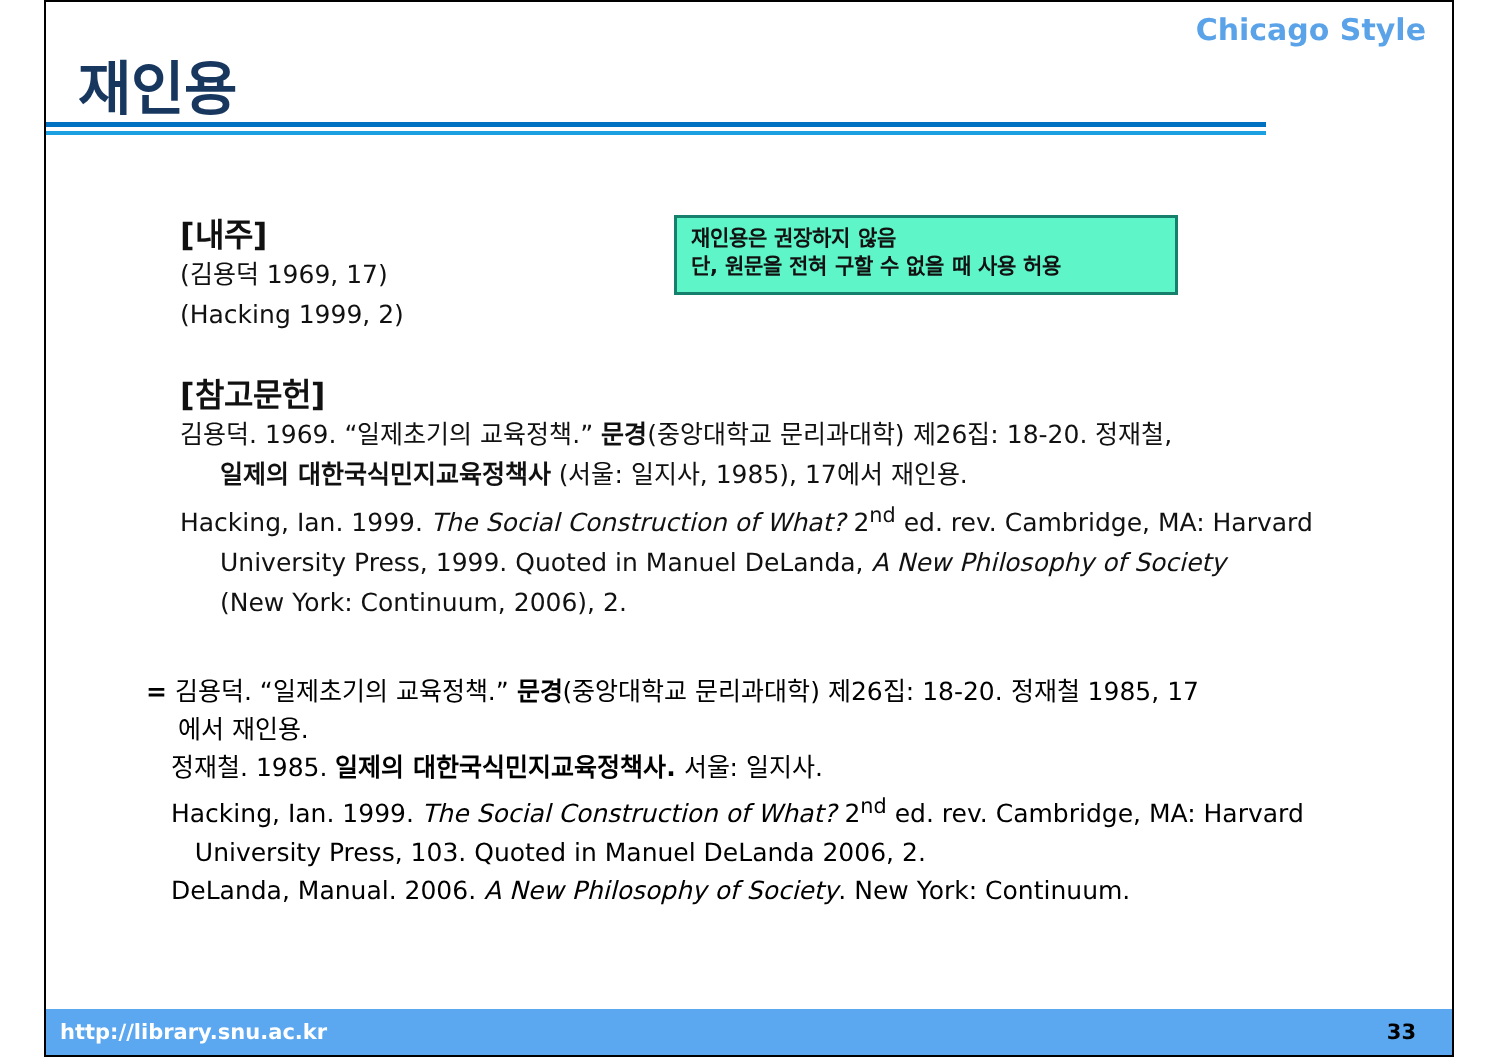재인용
Chicago Style
[내주]
(김용덕 1969, 17)
(Hacking 1999, 2)
재인용은 권장하지 않음
단, 원문을 전혀 구할 수 없을 때 사용 허용
[참고문헌]
김용덕. 1969. “일제초기의 교육정책.” 문경(중앙대학교 문리과대학) 제26집: 18-20. 정재철,
일제의 대한국식민지교육정책사 (서울: 일지사, 1985), 17에서 재인용.
Hacking, Ian. 1999. The Social Construction of What? 2<sup>nd</sup> ed. rev. Cambridge, MA: Harvard
University Press, 1999. Quoted in Manuel DeLanda, A New Philosophy of Society
(New York: Continuum, 2006), 2.
= 김용덕. “일제초기의 교육정책.” 문경(중앙대학교 문리과대학) 제26집: 18-20. 정재철 1985, 17
에서 재인용.
정재철. 1985. 일제의 대한국식민지교육정책사. 서울: 일지사.
Hacking, Ian. 1999. The Social Construction of What? 2<sup>nd</sup> ed. rev. Cambridge, MA: Harvard
University Press, 103. Quoted in Manuel DeLanda 2006, 2.
DeLanda, Manual. 2006. A New Philosophy of Society. New York: Continuum.
http://library.snu.ac.kr 33